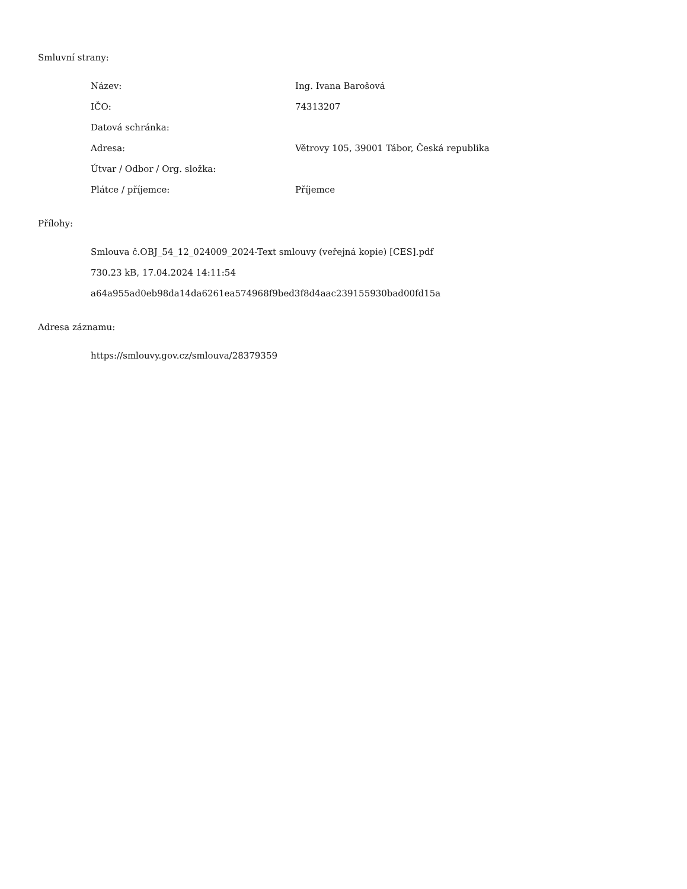Smluvní strany:
| Název: | Ing. Ivana Barošová |
| IČO: | 74313207 |
| Datová schránka: | |
| Adresa: | Větrovy 105, 39001 Tábor, Česká republika |
| Útvar / Odbor / Org. složka: | |
| Plátce / příjemce: | Příjemce |
Přílohy:
Smlouva č.OBJ_54_12_024009_2024-Text smlouvy (veřejná kopie) [CES].pdf
730.23 kB, 17.04.2024 14:11:54
a64a955ad0eb98da14da6261ea574968f9bed3f8d4aac239155930bad00fd15a
Adresa záznamu:
https://smlouvy.gov.cz/smlouva/28379359